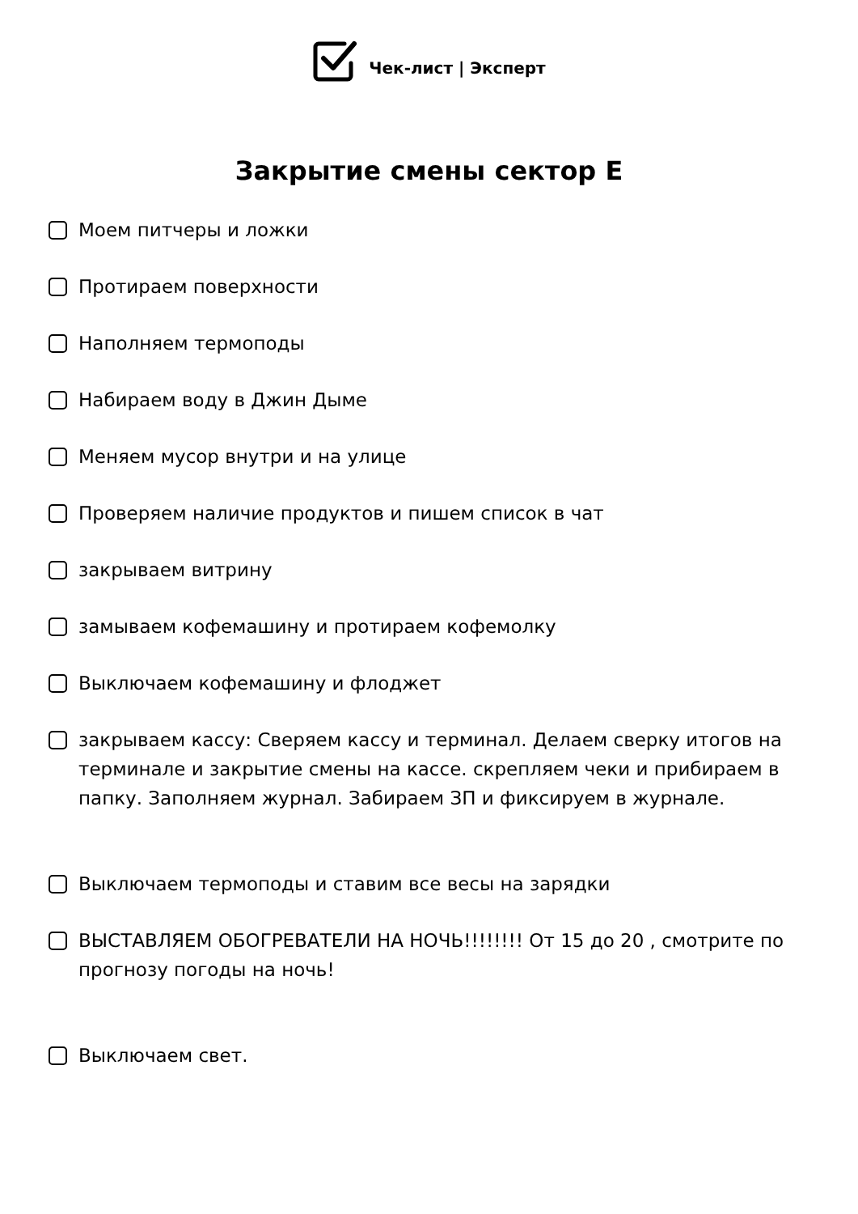Чек-лист | Эксперт
Закрытие смены сектор Е
Моем питчеры и ложки
Протираем поверхности
Наполняем термоподы
Набираем воду в Джин Дыме
Меняем мусор внутри и на улице
Проверяем наличие продуктов и пишем список в чат
закрываем витрину
замываем кофемашину и протираем кофемолку
Выключаем кофемашину и флоджет
закрываем кассу: Сверяем кассу и терминал. Делаем сверку итогов на терминале и закрытие смены на кассе. скрепляем чеки и прибираем в папку. Заполняем журнал. Забираем ЗП и фиксируем в журнале.
Выключаем термоподы и ставим все весы на зарядки
ВЫСТАВЛЯЕМ ОБОГРЕВАТЕЛИ НА НОЧЬ!!!!!!!! От 15 до 20 , смотрите по прогнозу погоды на ночь!
Выключаем свет.